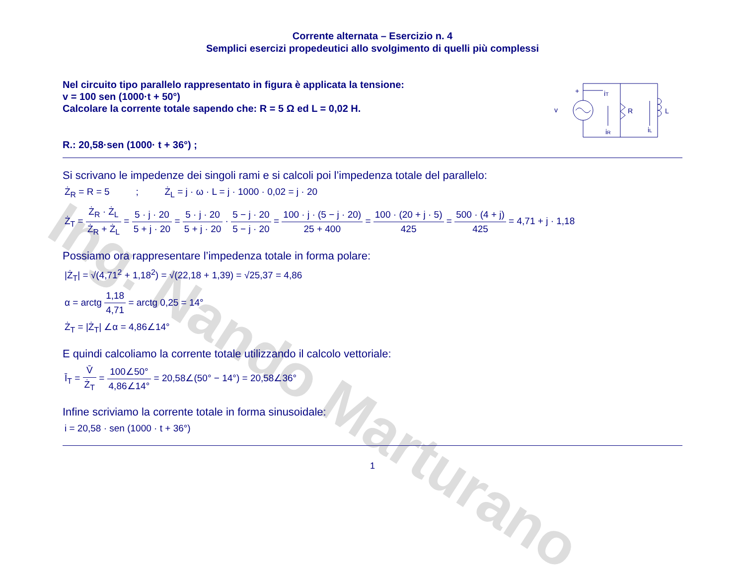Ing. Nando Marturano
Corrente alternata – Esercizio n. 4
Semplici esercizi propedeutici allo svolgimento di quelli più complessi
Nel circuito tipo parallelo rappresentato in figura è applicata la tensione:
v = 100 sen (1000·t + 50°)
Calcolare la corrente totale sapendo che: R = 5 Ω ed L = 0,02 H.
R.: 20,58·sen (1000· t + 36°) ;
v
+
iT
R
L
iR
iL
Si scrivano le impedenze dei singoli rami e si calcoli poi l’impedenza totale del parallelo:
Ż<sub>R</sub> = R = 5 ; Ż<sub>L</sub> = j · ω · L = j · 1000 · 0,02 = j · 20
Ż<sub>T</sub> = Ż<sub>R</sub> · Ż<sub>L</sub> Ż<sub>R</sub> + Ż<sub>L</sub> = 5 · j · 20 5 + j · 20 = 5 · j · 20 5 + j · 20 · 5 − j · 20 5 − j · 20 = 100 · j · (5 − j · 20) 25 + 400 = 100 · (20 + j · 5) 425 = 500 · (4 + j) 425 = 4,71 + j · 1,18
Possiamo ora rappresentare l’impedenza totale in forma polare:
|Ż<sub>T</sub>| = √(4,71<sup>2</sup> + 1,18<sup>2</sup>) = √(22,18 + 1,39) = √25,37 = 4,86
α = arctg 1,18 4,71 = arctg 0,25 = 14°
Ż<sub>T</sub> = |Ż<sub>T</sub>| ∠α = 4,86∠14°
E quindi calcoliamo la corrente totale utilizzando il calcolo vettoriale:
Ī<sub>T</sub> = V̄ Ż<sub>T</sub> = 100∠50° 4,86∠14° = 20,58∠(50° − 14°) = 20,58∠36°
Infine scriviamo la corrente totale in forma sinusoidale:
i = 20,58 · sen (1000 · t + 36°)
1